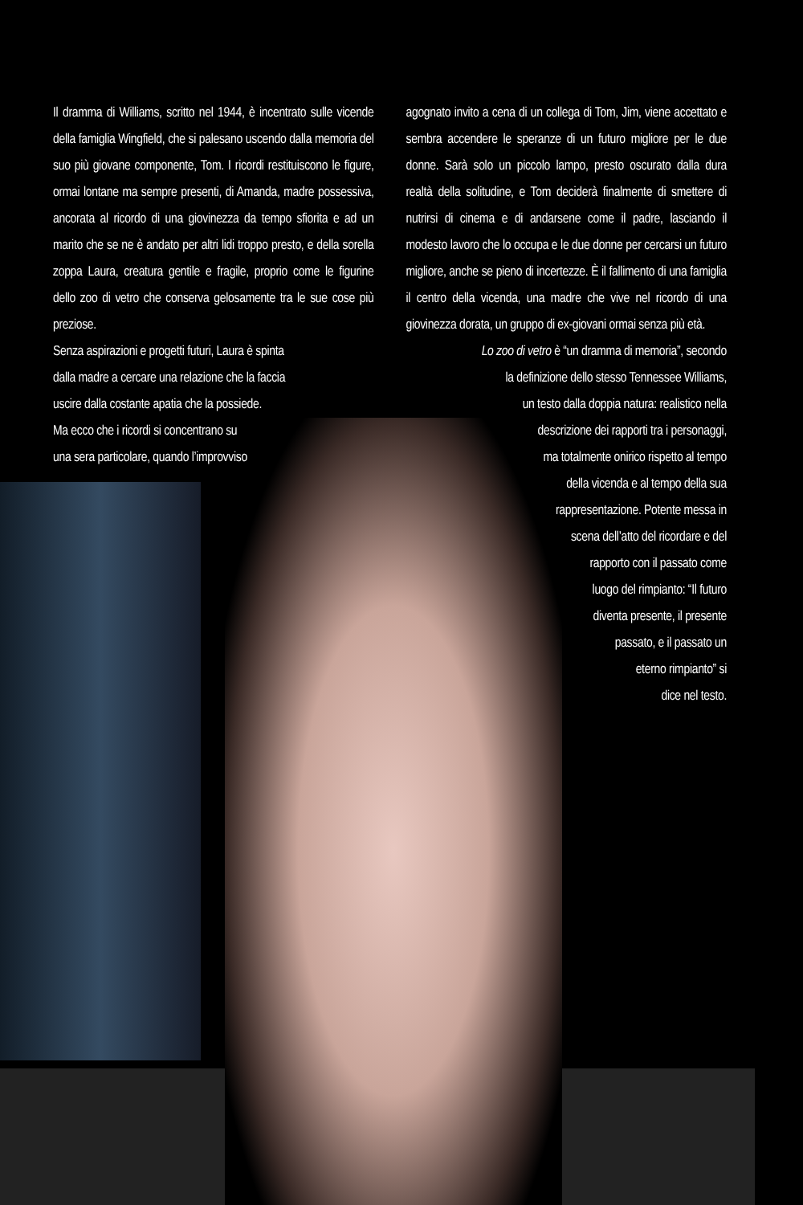Il dramma di Williams, scritto nel 1944, è incentrato sulle vicende della famiglia Wingfield, che si palesano uscendo dalla memoria del suo più giovane componente, Tom. I ricordi restituiscono le figure, ormai lontane ma sempre presenti, di Amanda, madre possessiva, ancorata al ricordo di una giovinezza da tempo sfiorita e ad un marito che se ne è andato per altri lidi troppo presto, e della sorella zoppa Laura, creatura gentile e fragile, proprio come le figurine dello zoo di vetro che conserva gelosamente tra le sue cose più preziose.
Senza aspirazioni e progetti futuri, Laura è spinta
dalla madre a cercare una relazione che la faccia
uscire dalla costante apatia che la possiede.
Ma ecco che i ricordi si concentrano su
una sera particolare, quando l’improvviso
agognato invito a cena di un collega di Tom, Jim, viene accettato e sembra accendere le speranze di un futuro migliore per le due donne. Sarà solo un piccolo lampo, presto oscurato dalla dura realtà della solitudine, e Tom deciderà finalmente di smettere di nutrirsi di cinema e di andarsene come il padre, lasciando il modesto lavoro che lo occupa e le due donne per cercarsi un futuro migliore, anche se pieno di incertezze. È il fallimento di una famiglia il centro della vicenda, una madre che vive nel ricordo di una giovinezza dorata, un gruppo di ex-giovani ormai senza più età.
Lo zoo di vetro è “un dramma di memoria”, secondo
la definizione dello stesso Tennessee Williams,
un testo dalla doppia natura: realistico nella
descrizione dei rapporti tra i personaggi,
ma totalmente onirico rispetto al tempo
della vicenda e al tempo della sua
rappresentazione. Potente messa in
scena dell’atto del ricordare e del
rapporto con il passato come
luogo del rimpianto: “Il futuro
diventa presente, il presente
passato, e il passato un
eterno rimpianto” si
dice nel testo.